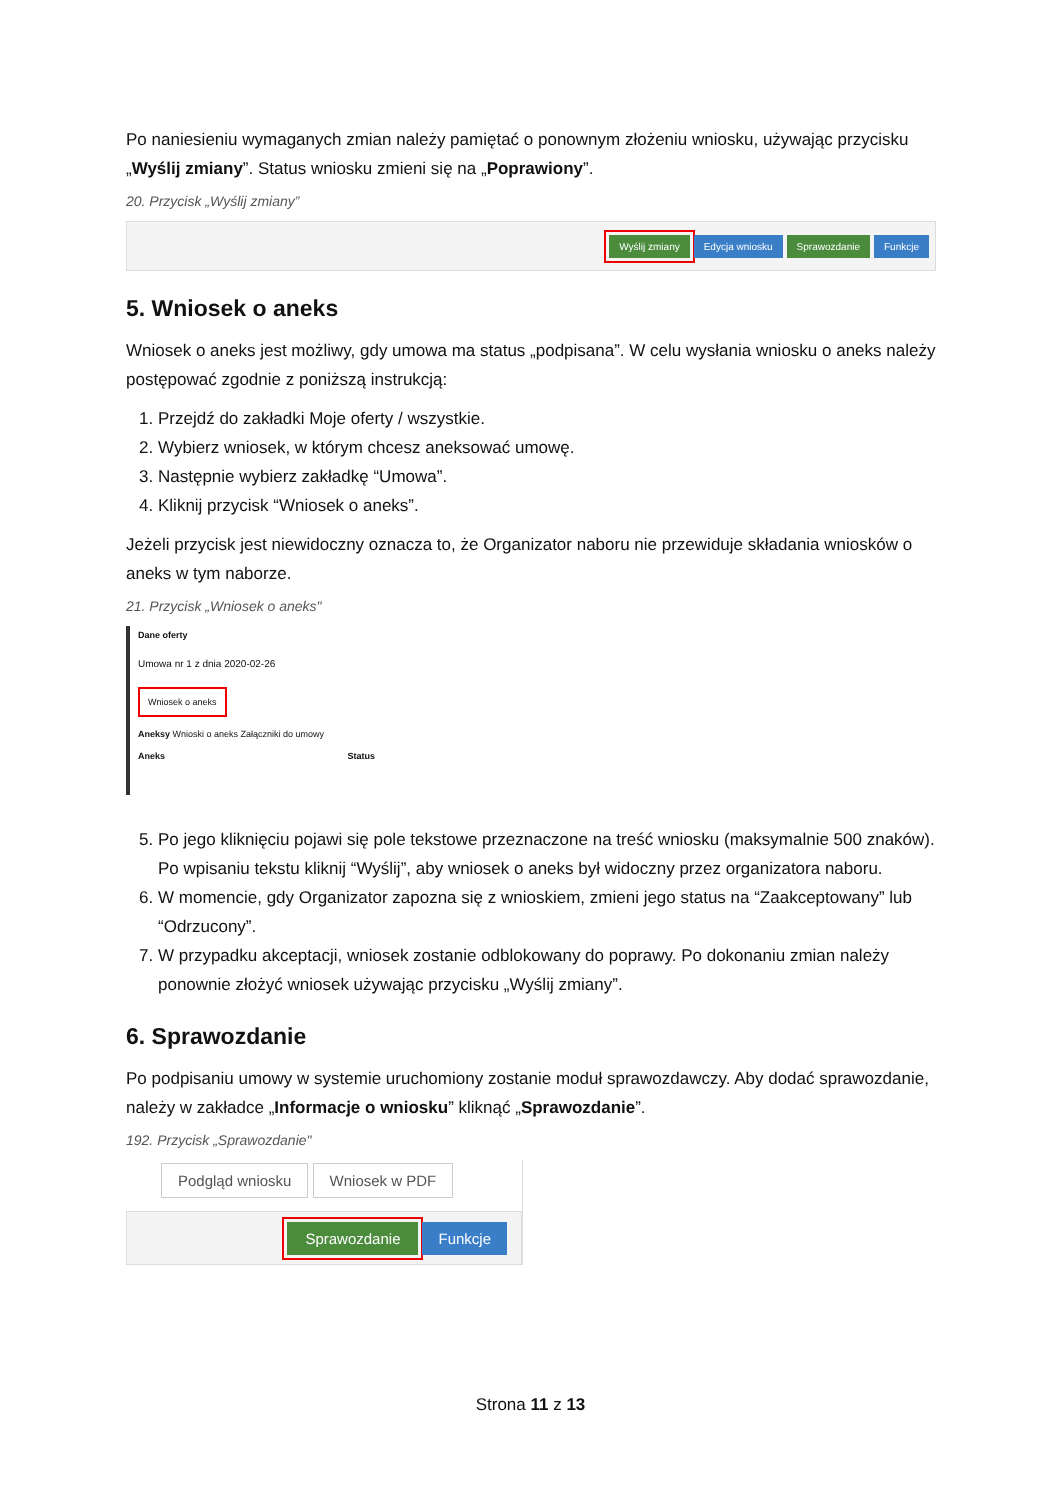Po naniesieniu wymaganych zmian należy pamiętać o ponownym złożeniu wniosku, używając przycisku „Wyślij zmiany”. Status wniosku zmieni się na „Poprawiony”.
20. Przycisk „Wyślij zmiany”
Wyślij zmiany Edycja wniosku Sprawozdanie Funkcje
5. Wniosek o aneks
Wniosek o aneks jest możliwy, gdy umowa ma status „podpisana”. W celu wysłania wniosku o aneks należy postępować zgodnie z poniższą instrukcją:
1. Przejdź do zakładki Moje oferty / wszystkie.
2. Wybierz wniosek, w którym chcesz aneksować umowę.
3. Następnie wybierz zakładkę “Umowa”.
4. Kliknij przycisk “Wniosek o aneks”.
Jeżeli przycisk jest niewidoczny oznacza to, że Organizator naboru nie przewiduje składania wniosków o aneks w tym naborze.
21. Przycisk „Wniosek o aneks"
Dane oferty
Umowa nr 1 z dnia 2020-02-26
Wniosek o aneks
Aneksy Wnioski o aneks Załączniki do umowy
Aneks Status
5. Po jego kliknięciu pojawi się pole tekstowe przeznaczone na treść wniosku (maksymalnie 500 znaków). Po wpisaniu tekstu kliknij “Wyślij”, aby wniosek o aneks był widoczny przez organizatora naboru.
6. W momencie, gdy Organizator zapozna się z wnioskiem, zmieni jego status na “Zaakceptowany” lub “Odrzucony”.
7. W przypadku akceptacji, wniosek zostanie odblokowany do poprawy. Po dokonaniu zmian należy ponownie złożyć wniosek używając przycisku „Wyślij zmiany”.
6. Sprawozdanie
Po podpisaniu umowy w systemie uruchomiony zostanie moduł sprawozdawczy. Aby dodać sprawozdanie, należy w zakładce „Informacje o wniosku” kliknąć „Sprawozdanie”.
192. Przycisk „Sprawozdanie"
Podgląd wniosku Wniosek w PDF
Sprawozdanie Funkcje
Strona 11 z 13